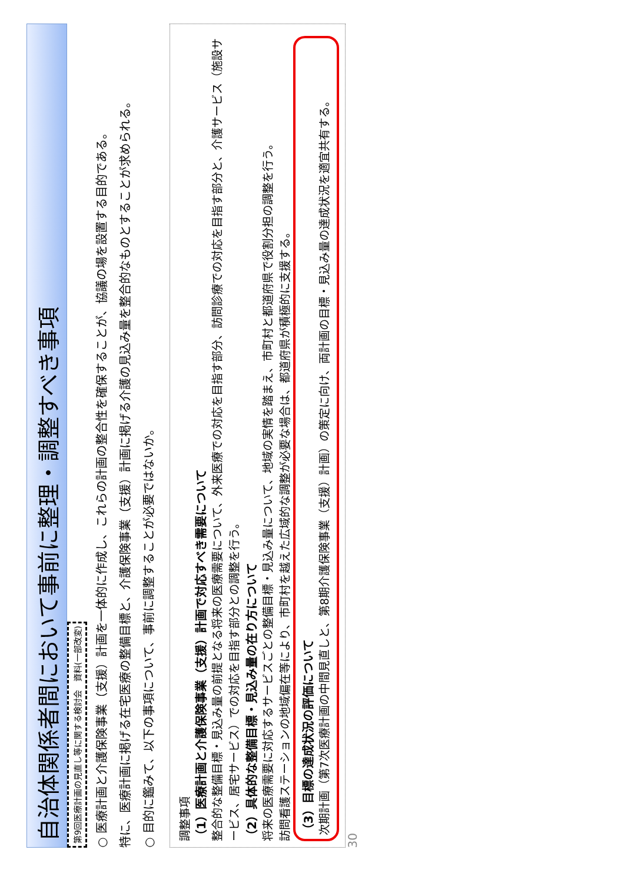自治体関係者間において事前に整理・調整すべき事項
第9回医療計画の見直し等に関する検討会　資料(一部改変)
○ 医療計画と介護保険事業（支援）計画を一体的に作成し、これらの計画の整合性を確保することが、協議の場を設置する目的である。
特に、医療計画に掲げる在宅医療の整備目標と、介護保険事業（支援）計画に掲げる介護の見込み量を整合的なものとすることが求められる。
○ 目的に鑑みて、以下の事項について、事前に調整することが必要ではないか。
調整事項
（1）医療計画と介護保険事業（支援）計画で対応すべき需要について
整合的な整備目標・見込み量の前提となる将来の医療需要について、外来医療での対応を目指す部分、訪問診療での対応を目指す部分と、介護サービス（施設サービス、居宅サービス）での対応を目指す部分との調整を行う。
（2）具体的な整備目標・見込み量の在り方について
将来の医療需要に対応するサービスごとの整備目標・見込み量について、地域の実情を踏まえ、市町村と都道府県で役割分担の調整を行う。
訪問看護ステーションの地域偏在等により、市町村を越えた広域的な調整が必要な場合は、都道府県が積極的に支援する。
（3）目標の達成状況の評価について
次期計画（第7次医療計画の中間見直しと、第8期介護保険事業（支援）計画）の策定に向け、両計画の目標・見込み量の達成状況を適宜共有する。
30